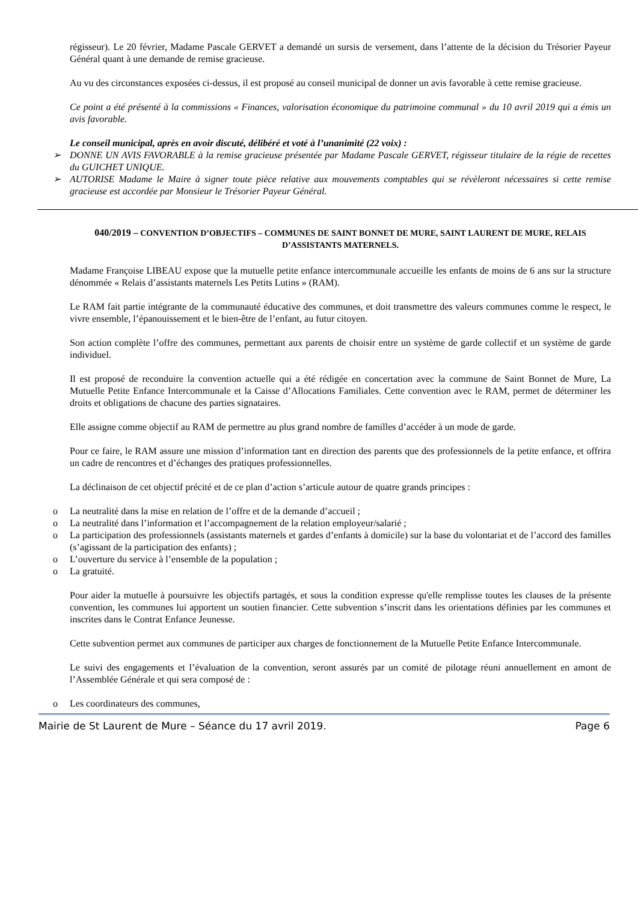régisseur). Le 20 février, Madame Pascale GERVET a demandé un sursis de versement, dans l’attente de la décision du Trésorier Payeur Général quant à une demande de remise gracieuse.
Au vu des circonstances exposées ci-dessus, il est proposé au conseil municipal de donner un avis favorable à cette remise gracieuse.
Ce point a été présenté à la commissions « Finances, valorisation économique du patrimoine communal » du 10 avril 2019 qui a émis un avis favorable.
Le conseil municipal, après en avoir discuté, délibéré et voté à l’unanimité (22 voix) :
➢ DONNE UN AVIS FAVORABLE à la remise gracieuse présentée par Madame Pascale GERVET, régisseur titulaire de la régie de recettes du GUICHET UNIQUE.
➢ AUTORISE Madame le Maire à signer toute pièce relative aux mouvements comptables qui se révèleront nécessaires si cette remise gracieuse est accordée par Monsieur le Trésorier Payeur Général.
040/2019 – CONVENTION D’OBJECTIFS – COMMUNES DE SAINT BONNET DE MURE, SAINT LAURENT DE MURE, RELAIS D’ASSISTANTS MATERNELS.
Madame Françoise LIBEAU expose que la mutuelle petite enfance intercommunale accueille les enfants de moins de 6 ans sur la structure dénommée « Relais d’assistants maternels Les Petits Lutins » (RAM).
Le RAM fait partie intégrante de la communauté éducative des communes, et doit transmettre des valeurs communes comme le respect, le vivre ensemble, l’épanouissement et le bien-être de l’enfant, au futur citoyen.
Son action complète l’offre des communes, permettant aux parents de choisir entre un système de garde collectif et un système de garde individuel.
Il est proposé de reconduire la convention actuelle qui a été rédigée en concertation avec la commune de Saint Bonnet de Mure, La Mutuelle Petite Enfance Intercommunale et la Caisse d’Allocations Familiales. Cette convention avec le RAM, permet de déterminer les droits et obligations de chacune des parties signataires.
Elle assigne comme objectif au RAM de permettre au plus grand nombre de familles d’accéder à un mode de garde.
Pour ce faire, le RAM assure une mission d’information tant en direction des parents que des professionnels de la petite enfance, et offrira un cadre de rencontres et d’échanges des pratiques professionnelles.
La déclinaison de cet objectif précité et de ce plan d’action s’articule autour de quatre grands principes :
o La neutralité dans la mise en relation de l’offre et de la demande d’accueil ;
o La neutralité dans l’information et l’accompagnement de la relation employeur/salarié ;
o La participation des professionnels (assistants maternels et gardes d’enfants à domicile) sur la base du volontariat et de l’accord des familles (s’agissant de la participation des enfants) ;
o L’ouverture du service à l’ensemble de la population ;
o La gratuité.
Pour aider la mutuelle à poursuivre les objectifs partagés, et sous la condition expresse qu'elle remplisse toutes les clauses de la présente convention, les communes lui apportent un soutien financier. Cette subvention s’inscrit dans les orientations définies par les communes et inscrites dans le Contrat Enfance Jeunesse.
Cette subvention permet aux communes de participer aux charges de fonctionnement de la Mutuelle Petite Enfance Intercommunale.
Le suivi des engagements et l’évaluation de la convention, seront assurés par un comité de pilotage réuni annuellement en amont de l’Assemblée Générale et qui sera composé de :
o Les coordinateurs des communes,
Mairie de St Laurent de Mure – Séance du 17 avril 2019. Page 6